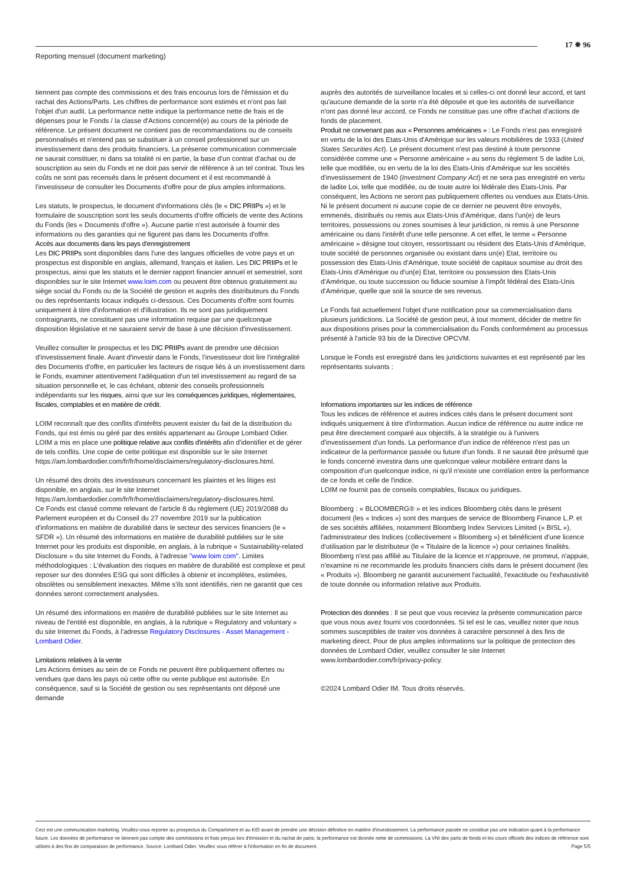Reporting mensuel (document marketing)
17 ✵ 96
tiennent pas compte des commissions et des frais encourus lors de l'émission et du rachat des Actions/Parts. Les chiffres de performance sont estimés et n'ont pas fait l'objet d'un audit. La performance nette indique la performance nette de frais et de dépenses pour le Fonds / la classe d'Actions concerné(e) au cours de la période de référence. Le présent document ne contient pas de recommandations ou de conseils personnalisés et n'entend pas se substituer à un conseil professionnel sur un investissement dans des produits financiers. La présente communication commerciale ne saurait constituer, ni dans sa totalité ni en partie, la base d'un contrat d'achat ou de souscription au sein du Fonds et ne doit pas servir de référence à un tel contrat. Tous les coûts ne sont pas recensés dans le présent document et il est recommandé à l'investisseur de consulter les Documents d'offre pour de plus amples informations.
Les statuts, le prospectus, le document d'informations clés (le « DIC PRIIPs ») et le formulaire de souscription sont les seuls documents d'offre officiels de vente des Actions du Fonds (les « Documents d'offre »). Aucune partie n'est autorisée à fournir des informations ou des garanties qui ne figurent pas dans les Documents d'offre.
Accès aux documents dans les pays d'enregistrement
Les DIC PRIIPs sont disponibles dans l'une des langues officielles de votre pays et un prospectus est disponible en anglais, allemand, français et italien. Les DIC PRIIPs et le prospectus, ainsi que les statuts et le dernier rapport financier annuel et semestriel, sont disponibles sur le site Internet www.loim.com ou peuvent être obtenus gratuitement au siège social du Fonds ou de la Société de gestion et auprès des distributeurs du Fonds ou des représentants locaux indiqués ci-dessous. Ces Documents d'offre sont fournis uniquement à titre d'information et d'illustration. Ils ne sont pas juridiquement contraignants, ne constituent pas une information requise par une quelconque disposition législative et ne sauraient servir de base à une décision d'investissement.
Veuillez consulter le prospectus et les DIC PRIIPs avant de prendre une décision d'investissement finale. Avant d'investir dans le Fonds, l'investisseur doit lire l'intégralité des Documents d'offre, en particulier les facteurs de risque liés à un investissement dans le Fonds, examiner attentivement l'adéquation d'un tel investissement au regard de sa situation personnelle et, le cas échéant, obtenir des conseils professionnels indépendants sur les risques, ainsi que sur les conséquences juridiques, réglementaires, fiscales, comptables et en matière de crédit.
LOIM reconnaît que des conflits d'intérêts peuvent exister du fait de la distribution du Fonds, qui est émis ou géré par des entités appartenant au Groupe Lombard Odier. LOIM a mis en place une politique relative aux conflits d'intérêts afin d'identifier et de gérer de tels conflits. Une copie de cette politique est disponible sur le site Internet https://am.lombardodier.com/fr/fr/home/disclaimers/regulatory-disclosures.html.
Un résumé des droits des investisseurs concernant les plaintes et les litiges est disponible, en anglais, sur le site Internet https://am.lombardodier.com/fr/fr/home/disclaimers/regulatory-disclosures.html.
Ce Fonds est classé comme relevant de l'article 8 du règlement (UE) 2019/2088 du Parlement européen et du Conseil du 27 novembre 2019 sur la publication d'informations en matière de durabilité dans le secteur des services financiers (le « SFDR »). Un résumé des informations en matière de durabilité publiées sur le site Internet pour les produits est disponible, en anglais, à la rubrique « Sustainability-related Disclosure » du site Internet du Fonds, à l'adresse "www loim com". Limites méthodologiques : L'évaluation des risques en matière de durabilité est complexe et peut reposer sur des données ESG qui sont difficiles à obtenir et incomplètes, estimées, obsolètes ou sensiblement inexactes. Même s'ils sont identifiés, rien ne garantit que ces données seront correctement analysées.
Un résumé des informations en matière de durabilité publiées sur le site Internet au niveau de l'entité est disponible, en anglais, à la rubrique « Regulatory and voluntary » du site Internet du Fonds, à l'adresse Regulatory Disclosures - Asset Management - Lombard Odier.
Limitations relatives à la vente
Les Actions émises au sein de ce Fonds ne peuvent être publiquement offertes ou vendues que dans les pays où cette offre ou vente publique est autorisée. En conséquence, sauf si la Société de gestion ou ses représentants ont déposé une demande
auprès des autorités de surveillance locales et si celles-ci ont donné leur accord, et tant qu'aucune demande de la sorte n'a été déposée et que les autorités de surveillance n'ont pas donné leur accord, ce Fonds ne constitue pas une offre d'achat d'actions de fonds de placement.
Produit ne convenant pas aux « Personnes américaines » : Le Fonds n'est pas enregistré en vertu de la loi des Etats-Unis d'Amérique sur les valeurs mobilières de 1933 (United States Securities Act). Le présent document n'est pas destiné à toute personne considérée comme une « Personne américaine » au sens du règlement S de ladite Loi, telle que modifiée, ou en vertu de la loi des Etats-Unis d'Amérique sur les sociétés d'investissement de 1940 (Investment Company Act) et ne sera pas enregistré en vertu de ladite Loi, telle que modifiée, ou de toute autre loi fédérale des Etats-Unis. Par conséquent, les Actions ne seront pas publiquement offertes ou vendues aux Etats-Unis. Ni le présent document ni aucune copie de ce dernier ne peuvent être envoyés, emmenés, distribués ou remis aux Etats-Unis d'Amérique, dans l'un(e) de leurs territoires, possessions ou zones soumises à leur juridiction, ni remis à une Personne américaine ou dans l'intérêt d'une telle personne. A cet effet, le terme « Personne américaine » désigne tout citoyen, ressortissant ou résident des Etats-Unis d'Amérique, toute société de personnes organisée ou existant dans un(e) Etat, territoire ou possession des Etats-Unis d'Amérique, toute société de capitaux soumise au droit des Etats-Unis d'Amérique ou d'un(e) Etat, territoire ou possession des Etats-Unis d'Amérique, ou toute succession ou fiducie soumise à l'impôt fédéral des Etats-Unis d'Amérique, quelle que soit la source de ses revenus.
Le Fonds fait actuellement l'objet d'une notification pour sa commercialisation dans plusieurs juridictions. La Société de gestion peut, à tout moment, décider de mettre fin aux dispositions prises pour la commercialisation du Fonds conformément au processus présenté à l'article 93 bis de la Directive OPCVM.
Lorsque le Fonds est enregistré dans les juridictions suivantes et est représenté par les représentants suivants :
Informations importantes sur les indices de référence
Tous les indices de référence et autres indices cités dans le présent document sont indiqués uniquement à titre d'information. Aucun indice de référence ou autre indice ne peut être directement comparé aux objectifs, à la stratégie ou à l'univers d'investissement d'un fonds. La performance d'un indice de référence n'est pas un indicateur de la performance passée ou future d'un fonds. Il ne saurait être présumé que le fonds concerné investira dans une quelconque valeur mobilière entrant dans la composition d'un quelconque indice, ni qu'il n'existe une corrélation entre la performance de ce fonds et celle de l'indice.
LOIM ne fournit pas de conseils comptables, fiscaux ou juridiques.
Bloomberg : « BLOOMBERG® » et les indices Bloomberg cités dans le présent document (les « Indices ») sont des marques de service de Bloomberg Finance L.P. et de ses sociétés affiliées, notamment Bloomberg Index Services Limited (« BISL »), l'administrateur des Indices (collectivement « Bloomberg ») et bénéficient d'une licence d'utilisation par le distributeur (le « Titulaire de la licence ») pour certaines finalités. Bloomberg n'est pas affilié au Titulaire de la licence et n'approuve, ne promeut, n'appuie, n'examine ni ne recommande les produits financiers cités dans le présent document (les « Produits »). Bloomberg ne garantit aucunement l'actualité, l'exactitude ou l'exhaustivité de toute donnée ou information relative aux Produits.
Protection des données : Il se peut que vous receviez la présente communication parce que vous nous avez fourni vos coordonnées. Si tel est le cas, veuillez noter que nous sommes susceptibles de traiter vos données à caractère personnel à des fins de marketing direct. Pour de plus amples informations sur la politique de protection des données de Lombard Odier, veuillez consulter le site Internet www.lombardodier.com/fr/privacy-policy.
©2024 Lombard Odier IM. Tous droits réservés.
Ceci est une communication marketing. Veuillez-vous reporter au prospectus du Compartiment et au KID avant de prendre une décision définitive en matière d'investissement. La performance passée ne constitue pas une indication quant à la performance future. Les données de performance ne tiennent pas compte des commissions et frais perçus lors d'émission et du rachat de parts; la performance est donnée nette de commissions. La VNI des parts de fonds et les cours officiels des indices de référence sont utilisés à des fins de comparaison de performance. Source: Lombard Odier. Veuillez vous référer à l'information en fin de document. Page 5/5